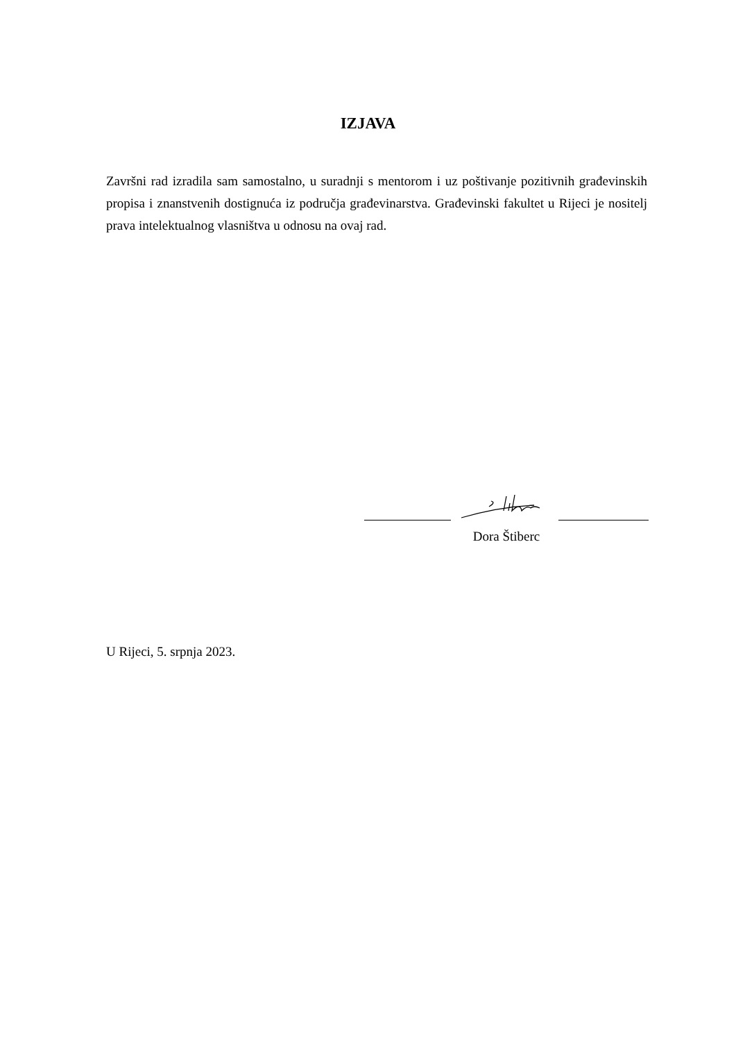IZJAVA
Završni rad izradila sam samostalno, u suradnji s mentorom i uz poštivanje pozitivnih građevinskih propisa i znanstvenih dostignuća iz područja građevinarstva. Građevinski fakultet u Rijeci je nositelj prava intelektualnog vlasništva u odnosu na ovaj rad.
Dora Štiberc
U Rijeci, 5. srpnja 2023.